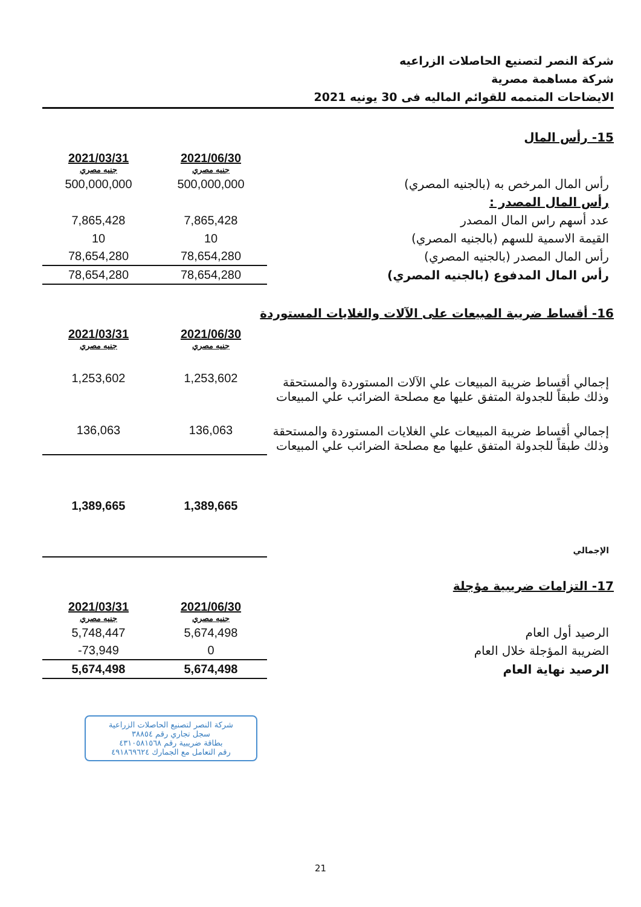شركة النصر لتصنيع الحاصلات الزراعيه
شركة مساهمة مصرية
الايضاحات المتممه للقوائم الماليه فى 30 يونيه 2021
15- رأس المال
| | 2021/06/30 جنيه مصري | 2021/03/31 جنيه مصري |
| رأس المال المرخص به (بالجنيه المصري) | 500,000,000 | 500,000,000 |
| رأس المال المصدر : | | |
| عدد أسهم راس المال المصدر | 7,865,428 | 7,865,428 |
| القيمة الاسمية للسهم (بالجنيه المصري) | 10 | 10 |
| رأس المال المصدر (بالجنيه المصري) | 78,654,280 | 78,654,280 |
| رأس المال المدفوع (بالجنيه المصري) | 78,654,280 | 78,654,280 |
16- أقساط ضريبة المبيعات على الآلات والغلايات المستوردة
| | 2021/06/30 جنيه مصري | 2021/03/31 جنيه مصري |
| إجمالي أقساط ضريبة المبيعات علي الآلات المستوردة والمستحقة وذلك طبقاً للجدولة المتفق عليها مع مصلحة الضرائب علي المبيعات | 1,253,602 | 1,253,602 |
| إجمالي أقساط ضريبة المبيعات علي الغلايات المستوردة والمستحقة وذلك طبقاً للجدولة المتفق عليها مع مصلحة الضرائب علي المبيعات | 136,063 | 136,063 |
| الإجمالي | 1,389,665 | 1,389,665 |
17- التزامات ضريبية مؤجلة
| | 2021/06/30 جنيه مصري | 2021/03/31 جنيه مصري |
| الرصيد أول العام | 5,674,498 | 5,748,447 |
| الضريبة المؤجلة خلال العام | 0 | 73,949- |
| الرصيد نهاية العام | 5,674,498 | 5,674,498 |
شركة النصر لتصنيع الحاصلات الزراعية
سجل تجاري رقم ٣٨٨٥٤
بطاقة ضريبية رقم ٤٣١٠٥٨١٥٦٨
رقم التعامل مع الجمارك ٤٩١٨٦٩٦٢٤
21